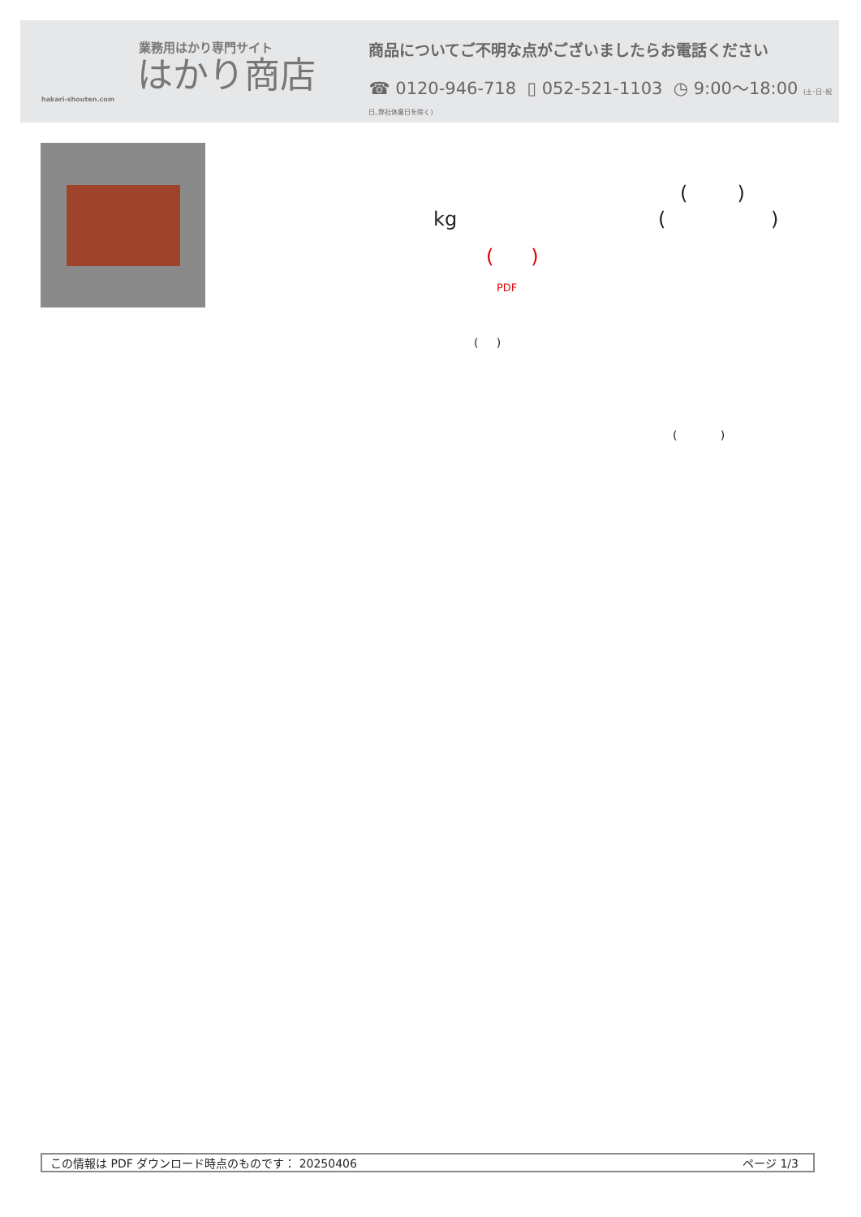業務用はかり専門サイト
はかり商店
hakari-shouten.com
商品についてご不明な点がございましたらお電話ください
☎ 0120-946-718 ▯ 052-521-1103 ◷ 9:00〜18:00 (土･日･祝日､弊社休業日を除く)
( )
kg ( )
( )
PDF
( )
( )
この情報は PDF ダウンロード時点のものです： 20250406 ページ 1/3